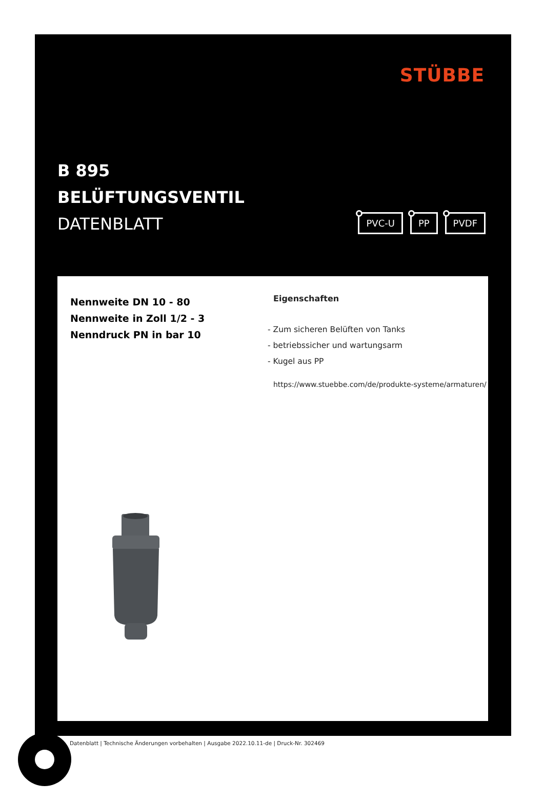STÜBBE
B 895
BELÜFTUNGSVENTIL
DATENBLATT
PVC-U PP PVDF
Nennweite DN 10 - 80
Nennweite in Zoll 1/2 - 3
Nenndruck PN in bar 10
Eigenschaften
- Zum sicheren Belüften von Tanks
- betriebssicher und wartungsarm
- Kugel aus PP
https://www.stuebbe.com/de/produkte-systeme/armaturen/
Datenblatt | Technische Änderungen vorbehalten | Ausgabe 2022.10.11-de | Druck-Nr. 302469